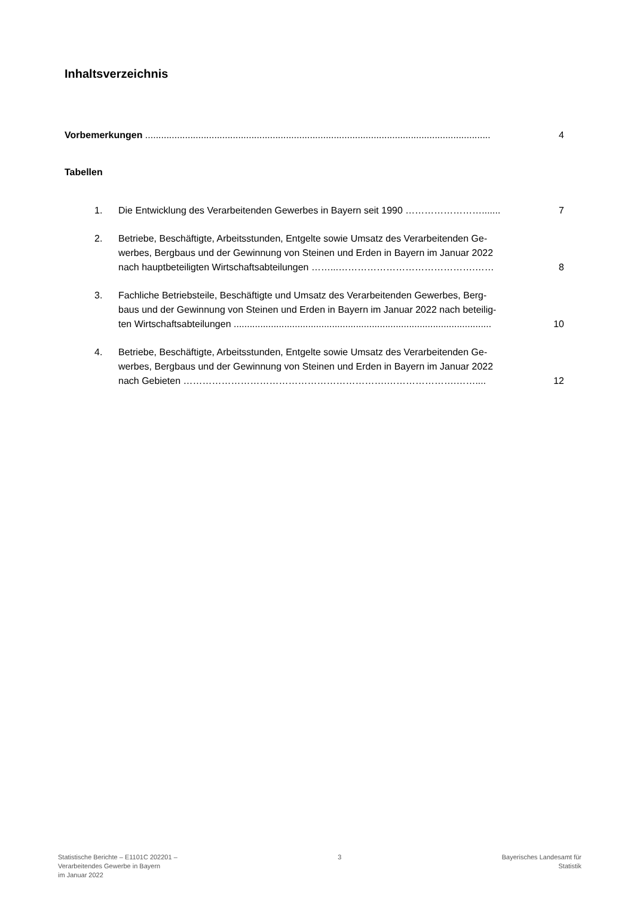Inhaltsverzeichnis
Vorbemerkungen ..................................................................................................................................
4
Tabellen
1. Die Entwicklung des Verarbeitenden Gewerbes in Bayern seit 1990 …………………….......
7
2. Betriebe, Beschäftigte, Arbeitsstunden, Entgelte sowie Umsatz des Verarbeitenden Ge-
werbes, Bergbaus und der Gewinnung von Steinen und Erden in Bayern im Januar 2022
nach hauptbeteiligten Wirtschaftsabteilungen ……...…………………………………….……
8
3. Fachliche Betriebsteile, Beschäftigte und Umsatz des Verarbeitenden Gewerbes, Berg-
baus und der Gewinnung von Steinen und Erden in Bayern im Januar 2022 nach beteilig-
ten Wirtschaftsabteilungen .................................................................................................
10
4. Betriebe, Beschäftigte, Arbeitsstunden, Entgelte sowie Umsatz des Verarbeitenden Ge-
werbes, Bergbaus und der Gewinnung von Steinen und Erden in Bayern im Januar 2022
nach Gebieten ……………………………………………………….………………….……....
12
Statistische Berichte – E1101C 202201 –
Verarbeitendes Gewerbe in Bayern
im Januar 2022
3 Bayerisches Landesamt für
Statistik